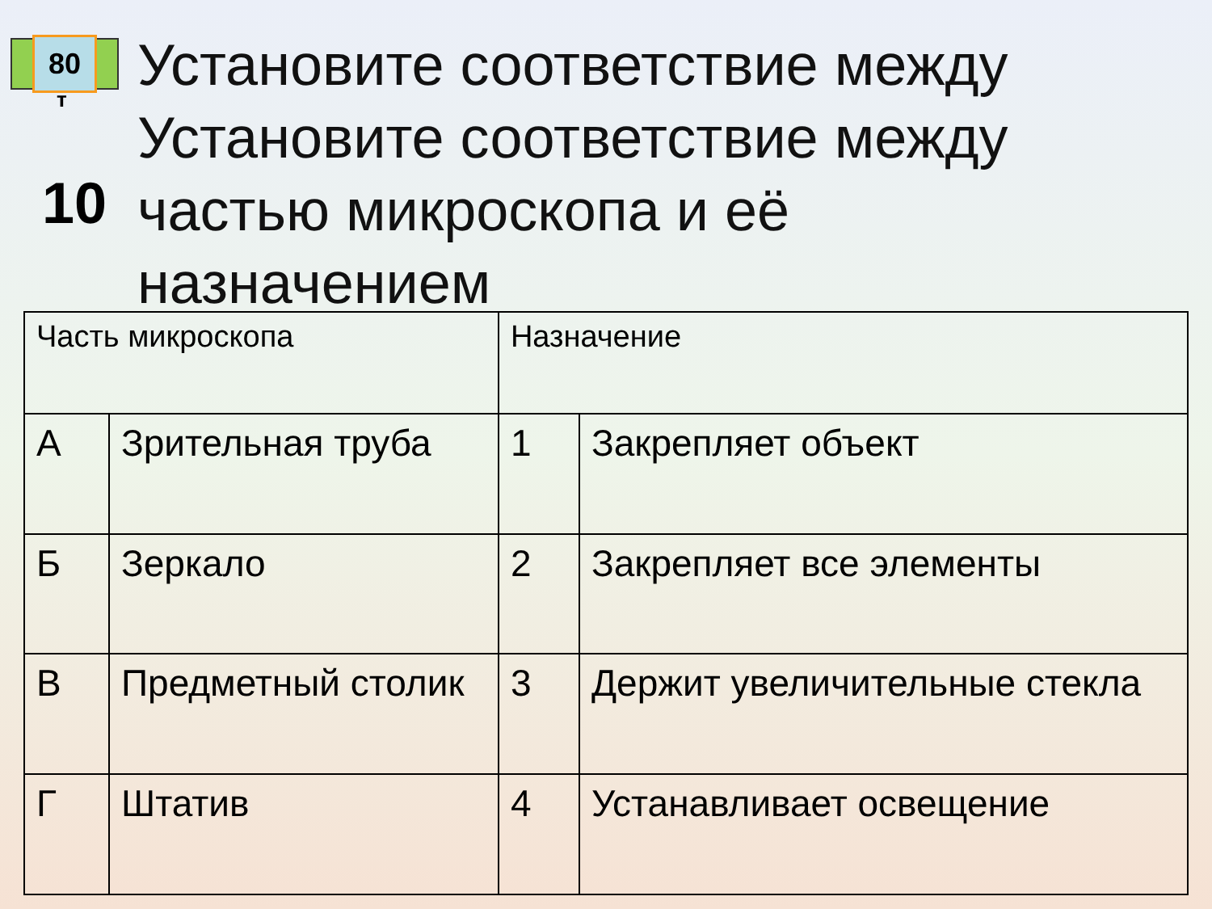80
т
10
Установите соответствие между
Установите соответствие между
частью микроскопа и её
назначением
| Часть микроскопа | | Назначение | |
| --- | --- | --- | --- |
| А | Зрительная труба | 1 | Закрепляет объект |
| Б | Зеркало | 2 | Закрепляет все элементы |
| В | Предметный столик | 3 | Держит увеличительные стекла |
| Г | Штатив | 4 | Устанавливает освещение |